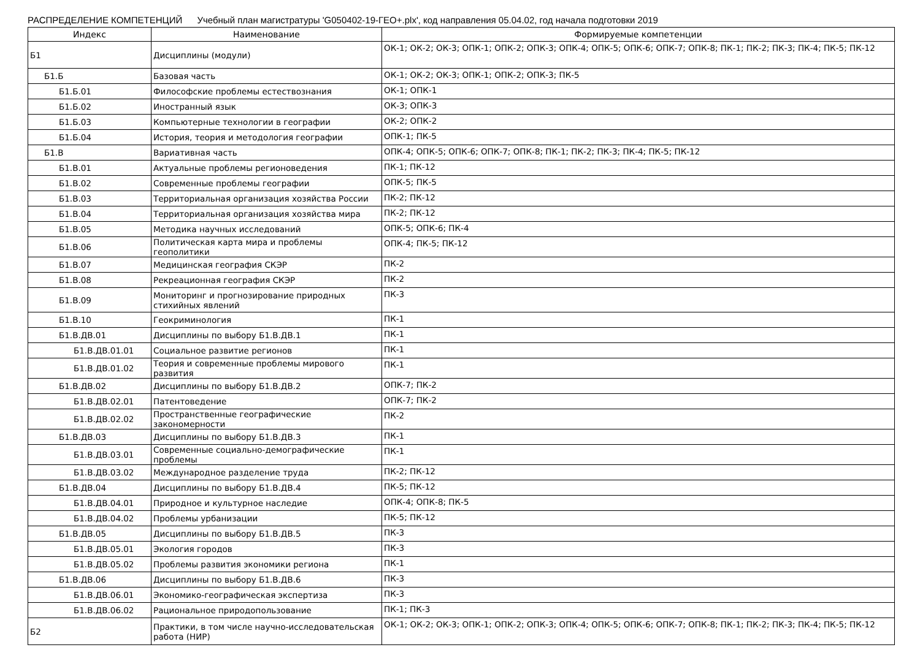РАСПРЕДЕЛЕНИЕ КОМПЕТЕНЦИЙ Учебный план магистратуры 'G050402-19-ГЕО+.plx', код направления 05.04.02, год начала подготовки 2019
| Индекс | Наименование | Формируемые компетенции |
| --- | --- | --- |
| Б1 | Дисциплины (модули) | ОК-1; ОК-2; ОК-3; ОПК-1; ОПК-2; ОПК-3; ОПК-4; ОПК-5; ОПК-6; ОПК-7; ОПК-8; ПК-1; ПК-2; ПК-3; ПК-4; ПК-5; ПК-12 |
| Б1.Б | Базовая часть | ОК-1; ОК-2; ОК-3; ОПК-1; ОПК-2; ОПК-3; ПК-5 |
| Б1.Б.01 | Философские проблемы естествознания | ОК-1; ОПК-1 |
| Б1.Б.02 | Иностранный язык | ОК-3; ОПК-3 |
| Б1.Б.03 | Компьютерные технологии в географии | ОК-2; ОПК-2 |
| Б1.Б.04 | История, теория и методология географии | ОПК-1; ПК-5 |
| Б1.В | Вариативная часть | ОПК-4; ОПК-5; ОПК-6; ОПК-7; ОПК-8; ПК-1; ПК-2; ПК-3; ПК-4; ПК-5; ПК-12 |
| Б1.В.01 | Актуальные проблемы регионоведения | ПК-1; ПК-12 |
| Б1.В.02 | Современные проблемы географии | ОПК-5; ПК-5 |
| Б1.В.03 | Территориальная организация хозяйства России | ПК-2; ПК-12 |
| Б1.В.04 | Территориальная организация хозяйства мира | ПК-2; ПК-12 |
| Б1.В.05 | Методика научных исследований | ОПК-5; ОПК-6; ПК-4 |
| Б1.В.06 | Политическая карта мира и проблемы геополитики | ОПК-4; ПК-5; ПК-12 |
| Б1.В.07 | Медицинская география СКЭР | ПК-2 |
| Б1.В.08 | Рекреационная география СКЭР | ПК-2 |
| Б1.В.09 | Мониторинг и прогнозирование природных стихийных явлений | ПК-3 |
| Б1.В.10 | Геокриминология | ПК-1 |
| Б1.В.ДВ.01 | Дисциплины по выбору Б1.В.ДВ.1 | ПК-1 |
| Б1.В.ДВ.01.01 | Социальное развитие регионов | ПК-1 |
| Б1.В.ДВ.01.02 | Теория и современные проблемы мирового развития | ПК-1 |
| Б1.В.ДВ.02 | Дисциплины по выбору Б1.В.ДВ.2 | ОПК-7; ПК-2 |
| Б1.В.ДВ.02.01 | Патентоведение | ОПК-7; ПК-2 |
| Б1.В.ДВ.02.02 | Пространственные географические закономерности | ПК-2 |
| Б1.В.ДВ.03 | Дисциплины по выбору Б1.В.ДВ.3 | ПК-1 |
| Б1.В.ДВ.03.01 | Современные социально-демографические проблемы | ПК-1 |
| Б1.В.ДВ.03.02 | Международное разделение труда | ПК-2; ПК-12 |
| Б1.В.ДВ.04 | Дисциплины по выбору Б1.В.ДВ.4 | ПК-5; ПК-12 |
| Б1.В.ДВ.04.01 | Природное и культурное наследие | ОПК-4; ОПК-8; ПК-5 |
| Б1.В.ДВ.04.02 | Проблемы урбанизации | ПК-5; ПК-12 |
| Б1.В.ДВ.05 | Дисциплины по выбору Б1.В.ДВ.5 | ПК-3 |
| Б1.В.ДВ.05.01 | Экология городов | ПК-3 |
| Б1.В.ДВ.05.02 | Проблемы развития экономики региона | ПК-1 |
| Б1.В.ДВ.06 | Дисциплины по выбору Б1.В.ДВ.6 | ПК-3 |
| Б1.В.ДВ.06.01 | Экономико-географическая экспертиза | ПК-3 |
| Б1.В.ДВ.06.02 | Рациональное природопользование | ПК-1; ПК-3 |
| Б2 | Практики, в том числе научно-исследовательская работа (НИР) | ОК-1; ОК-2; ОК-3; ОПК-1; ОПК-2; ОПК-3; ОПК-4; ОПК-5; ОПК-6; ОПК-7; ОПК-8; ПК-1; ПК-2; ПК-3; ПК-4; ПК-5; ПК-12 |